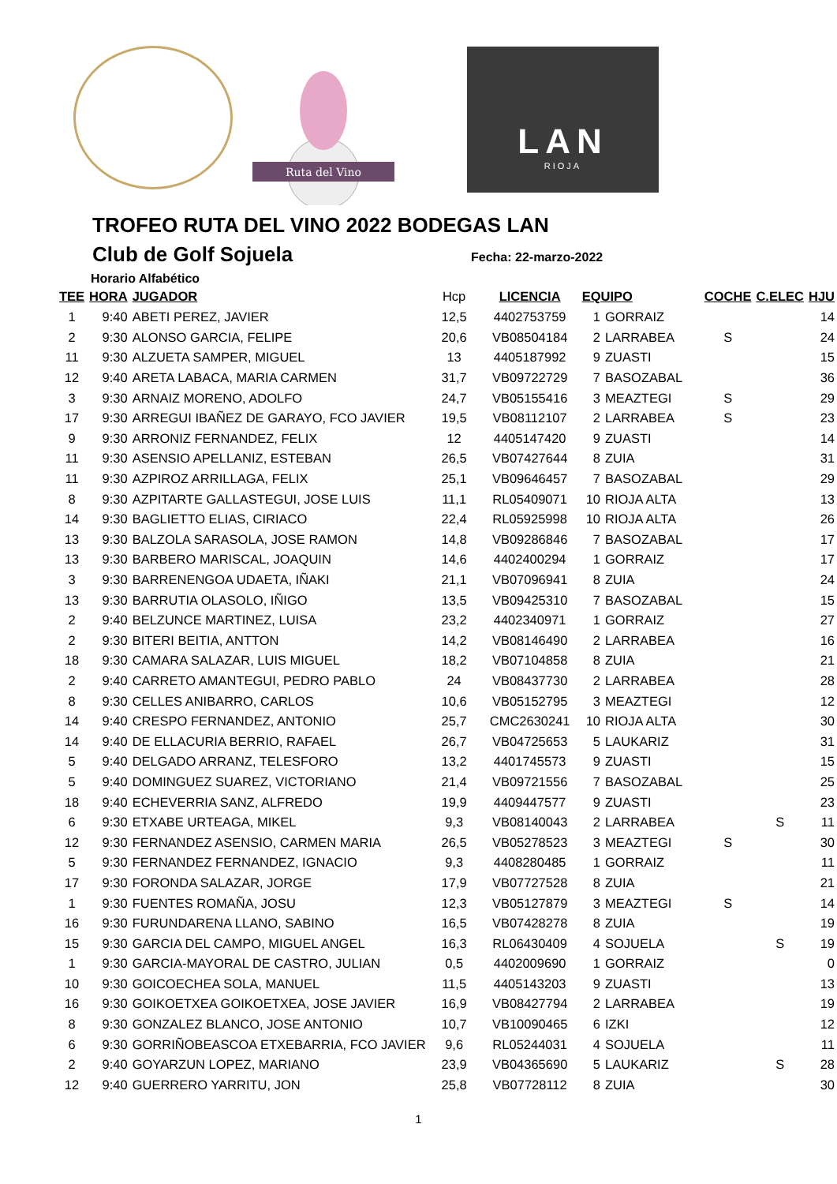Ruta del Vino
LAN
RIOJA
TROFEO RUTA DEL VINO 2022 BODEGAS LAN
Club de Golf Sojuela
Fecha: 22-marzo-2022
Horario Alfabético
| TEE | HORA | JUGADOR | Hcp | LICENCIA | EQUIPO | | COCHE | C.ELEC | HJU |
| --- | --- | --- | --- | --- | --- | --- | --- | --- | --- |
| 1 | 9:40 | ABETI PEREZ, JAVIER | 12,5 | 4402753759 | 1 | GORRAIZ | | | 14 |
| 2 | 9:30 | ALONSO GARCIA, FELIPE | 20,6 | VB08504184 | 2 | LARRABEA | S | | 24 |
| 11 | 9:30 | ALZUETA SAMPER, MIGUEL | 13 | 4405187992 | 9 | ZUASTI | | | 15 |
| 12 | 9:40 | ARETA LABACA, MARIA CARMEN | 31,7 | VB09722729 | 7 | BASOZABAL | | | 36 |
| 3 | 9:30 | ARNAIZ MORENO, ADOLFO | 24,7 | VB05155416 | 3 | MEAZTEGI | S | | 29 |
| 17 | 9:30 | ARREGUI IBAÑEZ DE GARAYO, FCO JAVIER | 19,5 | VB08112107 | 2 | LARRABEA | S | | 23 |
| 9 | 9:30 | ARRONIZ FERNANDEZ, FELIX | 12 | 4405147420 | 9 | ZUASTI | | | 14 |
| 11 | 9:30 | ASENSIO APELLANIZ, ESTEBAN | 26,5 | VB07427644 | 8 | ZUIA | | | 31 |
| 11 | 9:30 | AZPIROZ ARRILLAGA, FELIX | 25,1 | VB09646457 | 7 | BASOZABAL | | | 29 |
| 8 | 9:30 | AZPITARTE GALLASTEGUI, JOSE LUIS | 11,1 | RL05409071 | 10 | RIOJA ALTA | | | 13 |
| 14 | 9:30 | BAGLIETTO ELIAS, CIRIACO | 22,4 | RL05925998 | 10 | RIOJA ALTA | | | 26 |
| 13 | 9:30 | BALZOLA SARASOLA, JOSE RAMON | 14,8 | VB09286846 | 7 | BASOZABAL | | | 17 |
| 13 | 9:30 | BARBERO MARISCAL, JOAQUIN | 14,6 | 4402400294 | 1 | GORRAIZ | | | 17 |
| 3 | 9:30 | BARRENENGOA UDAETA, IÑAKI | 21,1 | VB07096941 | 8 | ZUIA | | | 24 |
| 13 | 9:30 | BARRUTIA OLASOLO, IÑIGO | 13,5 | VB09425310 | 7 | BASOZABAL | | | 15 |
| 2 | 9:40 | BELZUNCE MARTINEZ, LUISA | 23,2 | 4402340971 | 1 | GORRAIZ | | | 27 |
| 2 | 9:30 | BITERI BEITIA, ANTTON | 14,2 | VB08146490 | 2 | LARRABEA | | | 16 |
| 18 | 9:30 | CAMARA SALAZAR, LUIS MIGUEL | 18,2 | VB07104858 | 8 | ZUIA | | | 21 |
| 2 | 9:40 | CARRETO AMANTEGUI, PEDRO PABLO | 24 | VB08437730 | 2 | LARRABEA | | | 28 |
| 8 | 9:30 | CELLES ANIBARRO, CARLOS | 10,6 | VB05152795 | 3 | MEAZTEGI | | | 12 |
| 14 | 9:40 | CRESPO FERNANDEZ, ANTONIO | 25,7 | CMC2630241 | 10 | RIOJA ALTA | | | 30 |
| 14 | 9:40 | DE ELLACURIA BERRIO, RAFAEL | 26,7 | VB04725653 | 5 | LAUKARIZ | | | 31 |
| 5 | 9:40 | DELGADO ARRANZ, TELESFORO | 13,2 | 4401745573 | 9 | ZUASTI | | | 15 |
| 5 | 9:40 | DOMINGUEZ SUAREZ, VICTORIANO | 21,4 | VB09721556 | 7 | BASOZABAL | | | 25 |
| 18 | 9:40 | ECHEVERRIA SANZ, ALFREDO | 19,9 | 4409447577 | 9 | ZUASTI | | | 23 |
| 6 | 9:30 | ETXABE URTEAGA, MIKEL | 9,3 | VB08140043 | 2 | LARRABEA | | S | 11 |
| 12 | 9:30 | FERNANDEZ ASENSIO, CARMEN MARIA | 26,5 | VB05278523 | 3 | MEAZTEGI | S | | 30 |
| 5 | 9:30 | FERNANDEZ FERNANDEZ, IGNACIO | 9,3 | 4408280485 | 1 | GORRAIZ | | | 11 |
| 17 | 9:30 | FORONDA SALAZAR, JORGE | 17,9 | VB07727528 | 8 | ZUIA | | | 21 |
| 1 | 9:30 | FUENTES ROMAÑA, JOSU | 12,3 | VB05127879 | 3 | MEAZTEGI | S | | 14 |
| 16 | 9:30 | FURUNDARENA LLANO, SABINO | 16,5 | VB07428278 | 8 | ZUIA | | | 19 |
| 15 | 9:30 | GARCIA DEL CAMPO, MIGUEL ANGEL | 16,3 | RL06430409 | 4 | SOJUELA | | S | 19 |
| 1 | 9:30 | GARCIA-MAYORAL DE CASTRO, JULIAN | 0,5 | 4402009690 | 1 | GORRAIZ | | | 0 |
| 10 | 9:30 | GOICOECHEA SOLA, MANUEL | 11,5 | 4405143203 | 9 | ZUASTI | | | 13 |
| 16 | 9:30 | GOIKOETXEA GOIKOETXEA, JOSE JAVIER | 16,9 | VB08427794 | 2 | LARRABEA | | | 19 |
| 8 | 9:30 | GONZALEZ BLANCO, JOSE ANTONIO | 10,7 | VB10090465 | 6 | IZKI | | | 12 |
| 6 | 9:30 | GORRIÑOBEASCOA ETXEBARRIA, FCO JAVIER | 9,6 | RL05244031 | 4 | SOJUELA | | | 11 |
| 2 | 9:40 | GOYARZUN LOPEZ, MARIANO | 23,9 | VB04365690 | 5 | LAUKARIZ | | S | 28 |
| 12 | 9:40 | GUERRERO YARRITU, JON | 25,8 | VB07728112 | 8 | ZUIA | | | 30 |
1